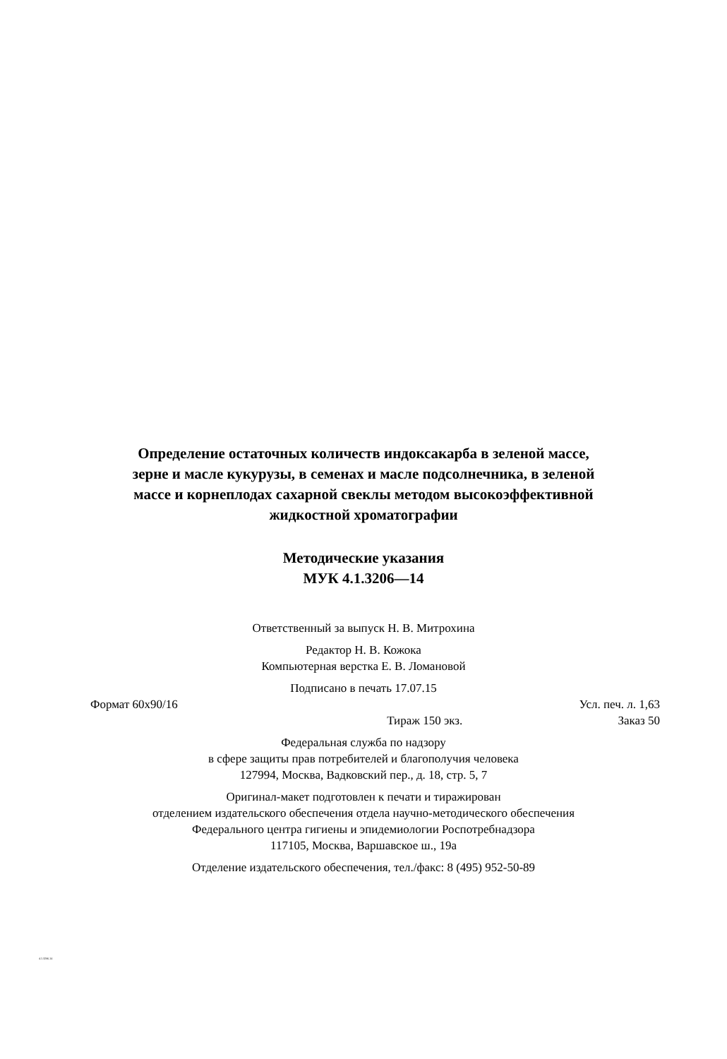Определение остаточных количеств индоксакарба в зеленой массе,
зерне и масле кукурузы, в семенах и масле подсолнечника, в зеленой
массе и корнеплодах сахарной свеклы методом высокоэффективной
жидкостной хроматографии
Методические указания
МУК 4.1.3206—14
Ответственный за выпуск Н. В. Митрохина
Редактор Н. В. Кожока
Компьютерная верстка Е. В. Ломановой
Подписано в печать 17.07.15
Формат 60х90/16 Усл. печ. л. 1,63
Тираж 150 экз. Заказ 50
Федеральная служба по надзору
в сфере защиты прав потребителей и благополучия человека
127994, Москва, Вадковский пер., д. 18, стр. 5, 7
Оригинал-макет подготовлен к печати и тиражирован
отделением издательского обеспечения отдела научно-методического обеспечения
Федерального центра гигиены и эпидемиологии Роспотребнадзора
117105, Москва, Варшавское ш., 19а
Отделение издательского обеспечения, тел./факс: 8 (495) 952-50-89
4.1.3206-14